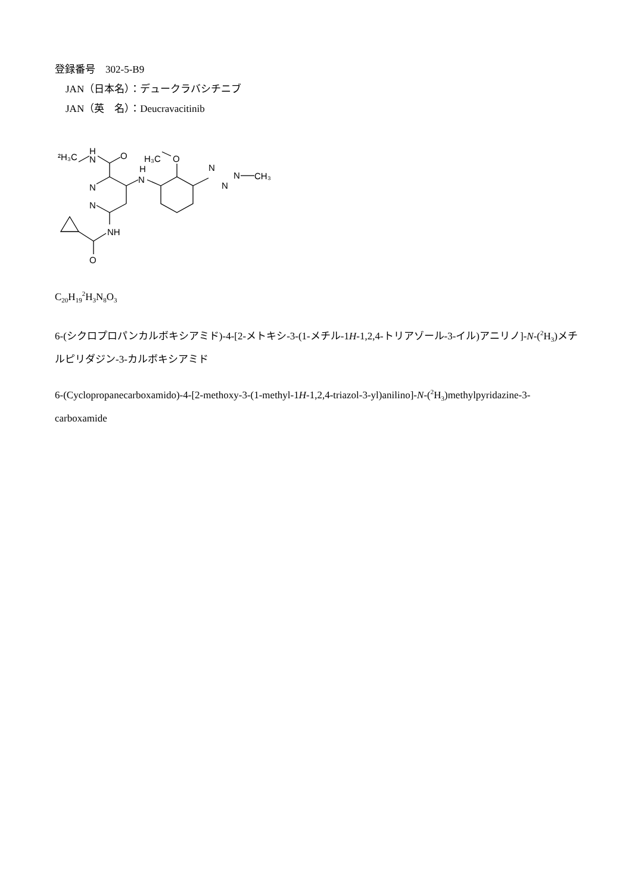登録番号　302-5-B9
JAN（日本名）：デュークラバシチニブ
JAN（英　名）：Deucravacitinib
²H₃C
H
N
O
H₃C
O
H
N
N
N
NH
O
N
N
N
CH₃
C<sub>20</sub>H<sub>19</sub><sup>2</sup>H<sub>3</sub>N<sub>8</sub>O<sub>3</sub>
6-(シクロプロパンカルボキシアミド)-4-[2-メトキシ-3-(1-メチル-1H-1,2,4-トリアゾール-3-イル)アニリノ]-N-(<sup>2</sup>H<sub>3</sub>)メチルピリダジン-3-カルボキシアミド
6-(Cyclopropanecarboxamido)-4-[2-methoxy-3-(1-methyl-1H-1,2,4-triazol-3-yl)anilino]-N-(<sup>2</sup>H<sub>3</sub>)methylpyridazine-3-carboxamide